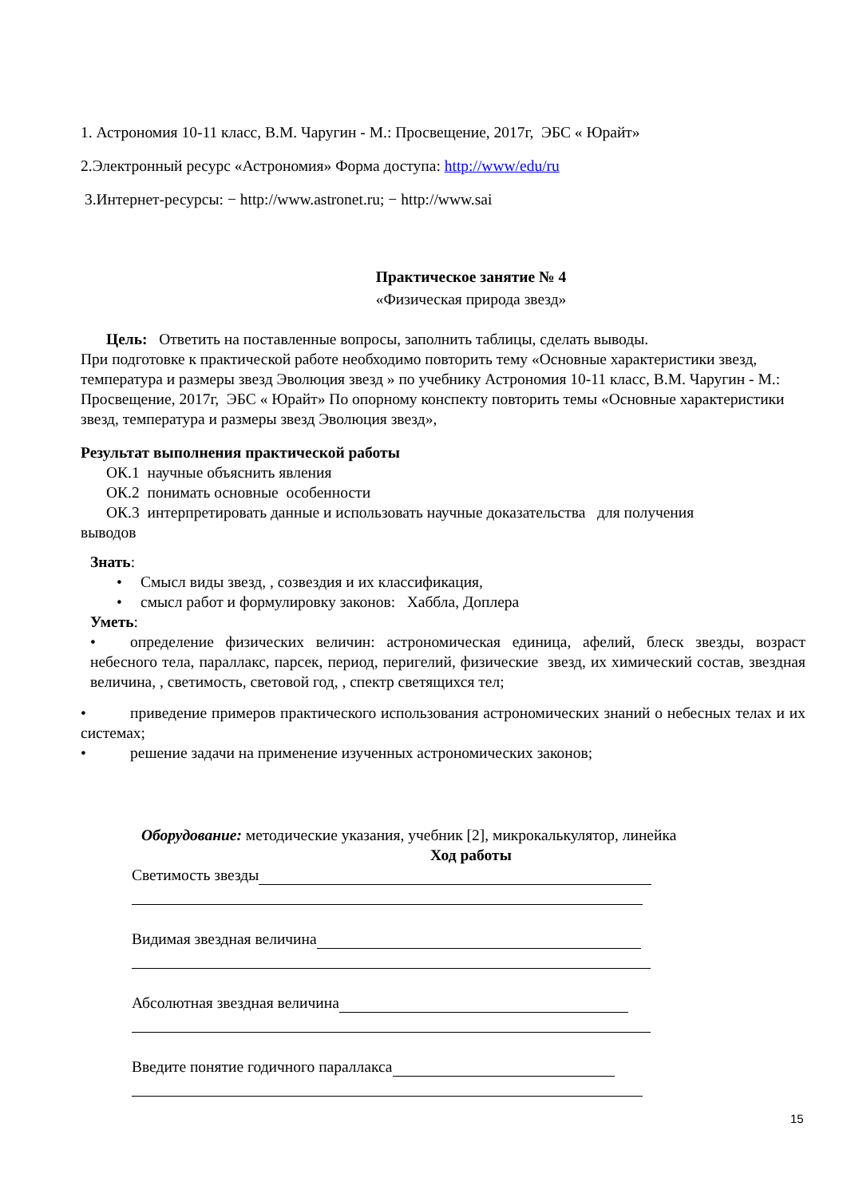1. Астрономия 10-11 класс, В.М. Чаругин - М.: Просвещение, 2017г, ЭБС « Юрайт»
2.Электронный ресурс «Астрономия» Форма доступа: http://www/edu/ru
3.Интернет-ресурсы: − http://www.astronet.ru; − http://www.sai
Практическое занятие № 4
«Физическая природа звезд»
Цель: Ответить на поставленные вопросы, заполнить таблицы, сделать выводы.
При подготовке к практической работе необходимо повторить тему «Основные характеристики звезд, температура и размеры звезд Эволюция звезд » по учебнику Астрономия 10-11 класс, В.М. Чаругин - М.: Просвещение, 2017г, ЭБС « Юрайт» По опорному конспекту повторить темы «Основные характеристики звезд, температура и размеры звезд Эволюция звезд»,
Результат выполнения практической работы
ОК.1 научные объяснить явления
ОК.2 понимать основные особенности
ОК.3 интерпретировать данные и использовать научные доказательства для получения
выводов
Знать:
• Смысл виды звезд, , созвездия и их классификация,
• смысл работ и формулировку законов: Хаббла, Доплера
Уметь:
• определение физических величин: астрономическая единица, афелий, блеск звезды, возраст небесного тела, параллакс, парсек, период, перигелий, физические звезд, их химический состав, звездная величина, , светимость, световой год, , спектр светящихся тел;
• приведение примеров практического использования астрономических знаний о небесных телах и их системах;
• решение задачи на применение изученных астрономических законов;
Оборудование: методические указания, учебник [2], микрокалькулятор, линейка
Ход работы
Светимость звезды
Видимая звездная величина
Абсолютная звездная величина
Введите понятие годичного параллакса
15